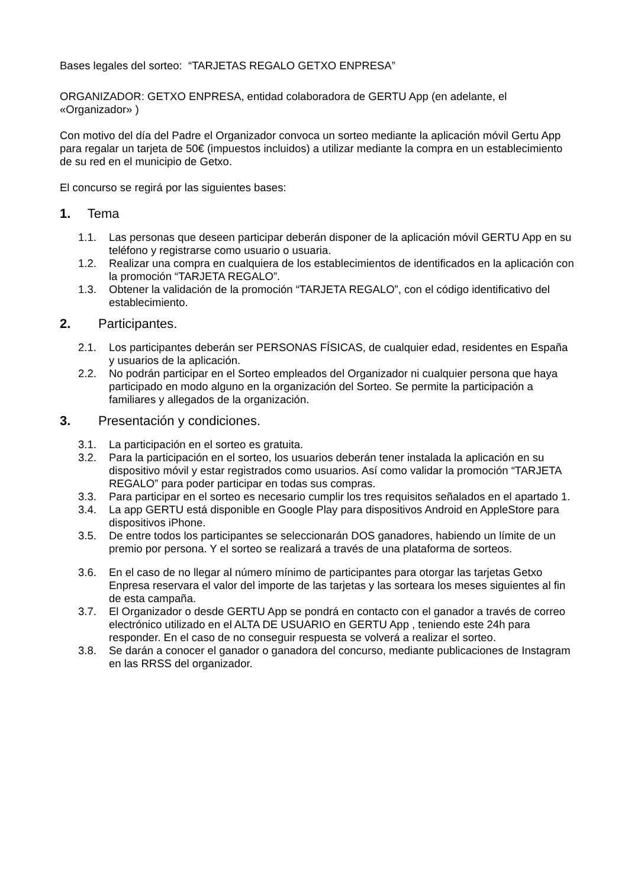Bases legales del sorteo: “TARJETAS REGALO GETXO ENPRESA”
ORGANIZADOR: GETXO ENPRESA, entidad colaboradora de GERTU App (en adelante, el «Organizador» )
Con motivo del día del Padre el Organizador convoca un sorteo mediante la aplicación móvil Gertu App para regalar un tarjeta de 50€ (impuestos incluidos) a utilizar mediante la compra en un establecimiento de su red en el municipio de Getxo.
El concurso se regirá por las siguientes bases:
1. Tema
1.1. Las personas que deseen participar deberán disponer de la aplicación móvil GERTU App en su teléfono y registrarse como usuario o usuaria.
1.2. Realizar una compra en cualquiera de los establecimientos de identificados en la aplicación con la promoción “TARJETA REGALO”.
1.3. Obtener la validación de la promoción “TARJETA REGALO”, con el código identificativo del establecimiento.
2. Participantes.
2.1. Los participantes deberán ser PERSONAS FÍSICAS, de cualquier edad, residentes en España y usuarios de la aplicación.
2.2. No podrán participar en el Sorteo empleados del Organizador ni cualquier persona que haya participado en modo alguno en la organización del Sorteo. Se permite la participación a familiares y allegados de la organización.
3. Presentación y condiciones.
3.1. La participación en el sorteo es gratuita.
3.2. Para la participación en el sorteo, los usuarios deberán tener instalada la aplicación en su dispositivo móvil y estar registrados como usuarios. Así como validar la promoción “TARJETA REGALO” para poder participar en todas sus compras.
3.3. Para participar en el sorteo es necesario cumplir los tres requisitos señalados en el apartado 1.
3.4. La app GERTU está disponible en Google Play para dispositivos Android en AppleStore para dispositivos iPhone.
3.5. De entre todos los participantes se seleccionarán DOS ganadores, habiendo un límite de un premio por persona. Y el sorteo se realizará a través de una plataforma de sorteos.
3.6. En el caso de no llegar al número mínimo de participantes para otorgar las tarjetas Getxo Enpresa reservara el valor del importe de las tarjetas y las sorteara los meses siguientes al fin de esta campaña.
3.7. El Organizador o desde GERTU App se pondrá en contacto con el ganador a través de correo electrónico utilizado en el ALTA DE USUARIO en GERTU App , teniendo este 24h para responder. En el caso de no conseguir respuesta se volverá a realizar el sorteo.
3.8. Se darán a conocer el ganador o ganadora del concurso, mediante publicaciones de Instagram en las RRSS del organizador.